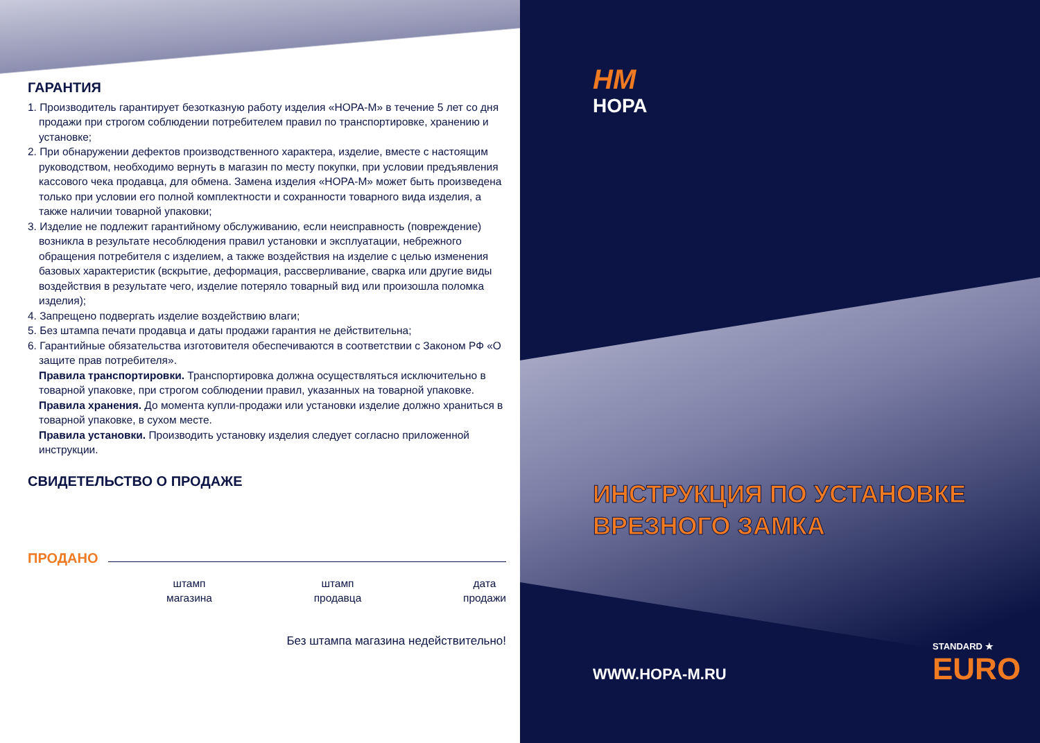ГАРАНТИЯ
1. Производитель гарантирует безотказную работу изделия «НОРА-М» в течение 5 лет со дня продажи при строгом соблюдении потребителем правил по транспортировке, хранению и установке;
2. При обнаружении дефектов производственного характера, изделие, вместе с настоящим руководством, необходимо вернуть в магазин по месту покупки, при условии предъявления кассового чека продавца, для обмена. Замена изделия «НОРА-М» может быть произведена только при условии его полной комплектности и сохранности товарного вида изделия, а также наличии товарной упаковки;
3. Изделие не подлежит гарантийному обслуживанию, если неисправность (повреждение) возникла в результате несоблюдения правил установки и эксплуатации, небрежного обращения потребителя с изделием, а также воздействия на изделие с целью изменения базовых характеристик (вскрытие, деформация, рассверливание, сварка или другие виды воздействия в результате чего, изделие потеряло товарный вид или произошла поломка изделия);
4. Запрещено подвергать изделие воздействию влаги;
5. Без штампа печати продавца и даты продажи гарантия не действительна;
6. Гарантийные обязательства изготовителя обеспечиваются в соответствии с Законом РФ «О защите прав потребителя».
Правила транспортировки. Транспортировка должна осуществляться исключительно в товарной упаковке, при строгом соблюдении правил, указанных на товарной упаковке.
Правила хранения. До момента купли-продажи или установки изделие должно храниться в товарной упаковке, в сухом месте.
Правила установки. Производить установку изделия следует согласно приложенной инструкции.
СВИДЕТЕЛЬСТВО О ПРОДАЖЕ
ПРОДАНО
штамп
магазина
штамп
продавца
дата
продажи
Без штампа магазина недействительно!
НМ
НОРА
ИНСТРУКЦИЯ ПО УСТАНОВКЕ
ВРЕЗНОГО ЗАМКА
WWW.HOPA-M.RU
STANDARD ★
EURO